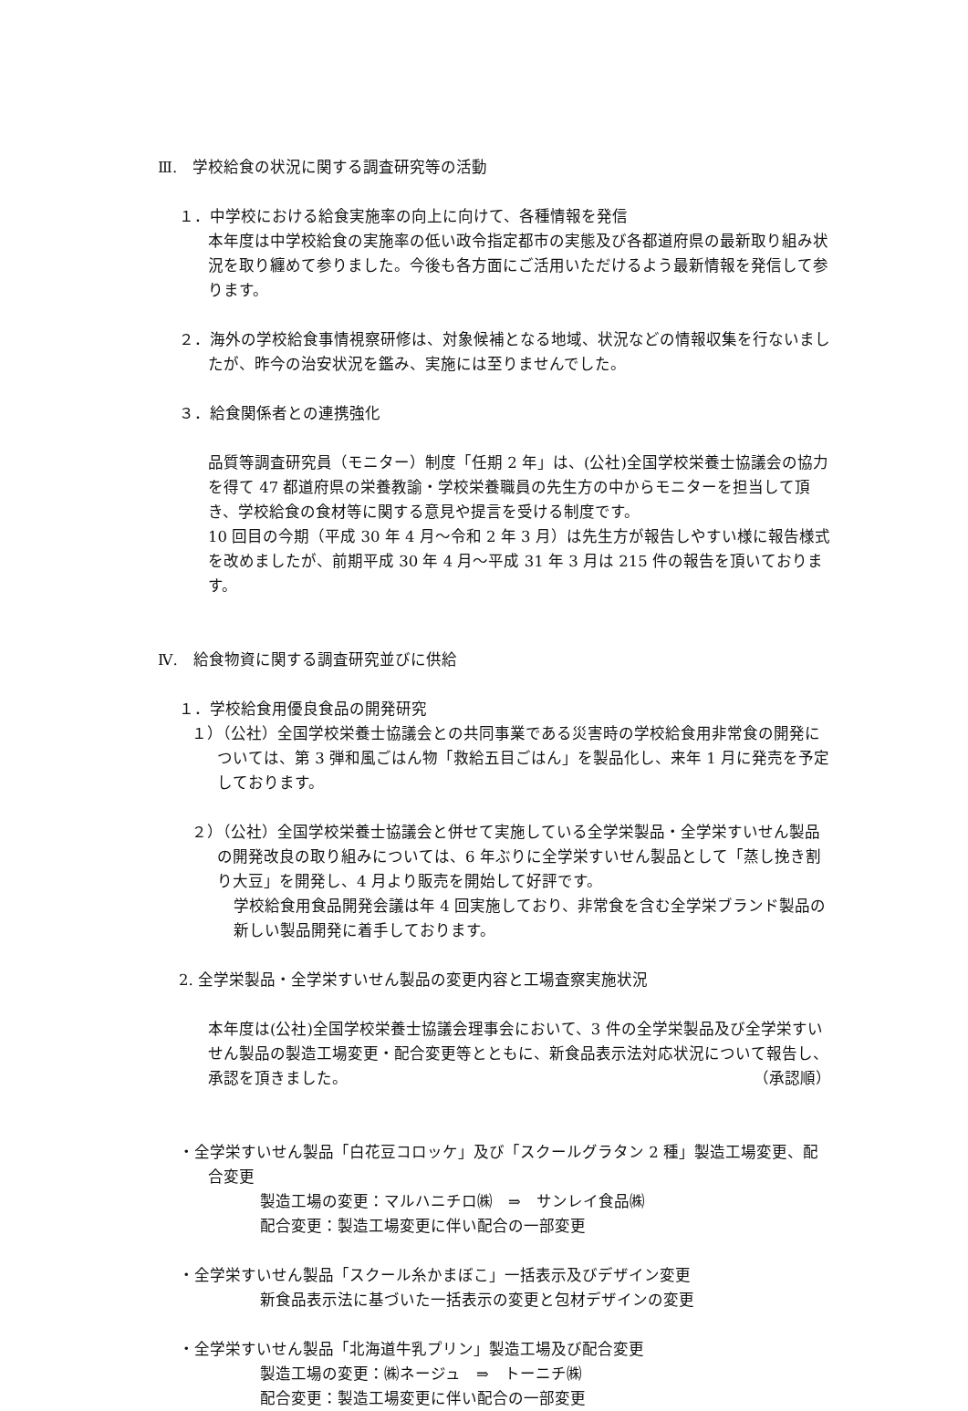Ⅲ.　学校給食の状況に関する調査研究等の活動
１．中学校における給食実施率の向上に向けて、各種情報を発信
本年度は中学校給食の実施率の低い政令指定都市の実態及び各都道府県の最新取り組み状況を取り纏めて参りました。今後も各方面にご活用いただけるよう最新情報を発信して参ります。
２．海外の学校給食事情視察研修は、対象候補となる地域、状況などの情報収集を行ないましたが、昨今の治安状況を鑑み、実施には至りませんでした。
３．給食関係者との連携強化
品質等調査研究員（モニター）制度「任期 2 年」は、(公社)全国学校栄養士協議会の協力を得て 47 都道府県の栄養教諭・学校栄養職員の先生方の中からモニターを担当して頂き、学校給食の食材等に関する意見や提言を受ける制度です。
10 回目の今期（平成 30 年 4 月～令和 2 年 3 月）は先生方が報告しやすい様に報告様式を改めましたが、前期平成 30 年 4 月～平成 31 年 3 月は 215 件の報告を頂いております。
Ⅳ.　給食物資に関する調査研究並びに供給
１．学校給食用優良食品の開発研究
１）（公社）全国学校栄養士協議会との共同事業である災害時の学校給食用非常食の開発については、第 3 弾和風ごはん物「救給五目ごはん」を製品化し、来年 1 月に発売を予定しております。
２）（公社）全国学校栄養士協議会と併せて実施している全学栄製品・全学栄すいせん製品の開発改良の取り組みについては、6 年ぶりに全学栄すいせん製品として「蒸し挽き割り大豆」を開発し、4 月より販売を開始して好評です。
学校給食用食品開発会議は年 4 回実施しており、非常食を含む全学栄ブランド製品の新しい製品開発に着手しております。
2. 全学栄製品・全学栄すいせん製品の変更内容と工場査察実施状況
本年度は(公社)全国学校栄養士協議会理事会において、3 件の全学栄製品及び全学栄すいせん製品の製造工場変更・配合変更等とともに、新食品表示法対応状況について報告し、承認を頂きました。 （承認順）
・全学栄すいせん製品「白花豆コロッケ」及び「スクールグラタン 2 種」製造工場変更、配合変更
製造工場の変更：マルハニチロ㈱　⇒　サンレイ食品㈱
配合変更：製造工場変更に伴い配合の一部変更
・全学栄すいせん製品「スクール糸かまぼこ」一括表示及びデザイン変更
新食品表示法に基づいた一括表示の変更と包材デザインの変更
・全学栄すいせん製品「北海道牛乳プリン」製造工場及び配合変更
製造工場の変更：㈱ネージュ　⇒　トーニチ㈱
配合変更：製造工場変更に伴い配合の一部変更